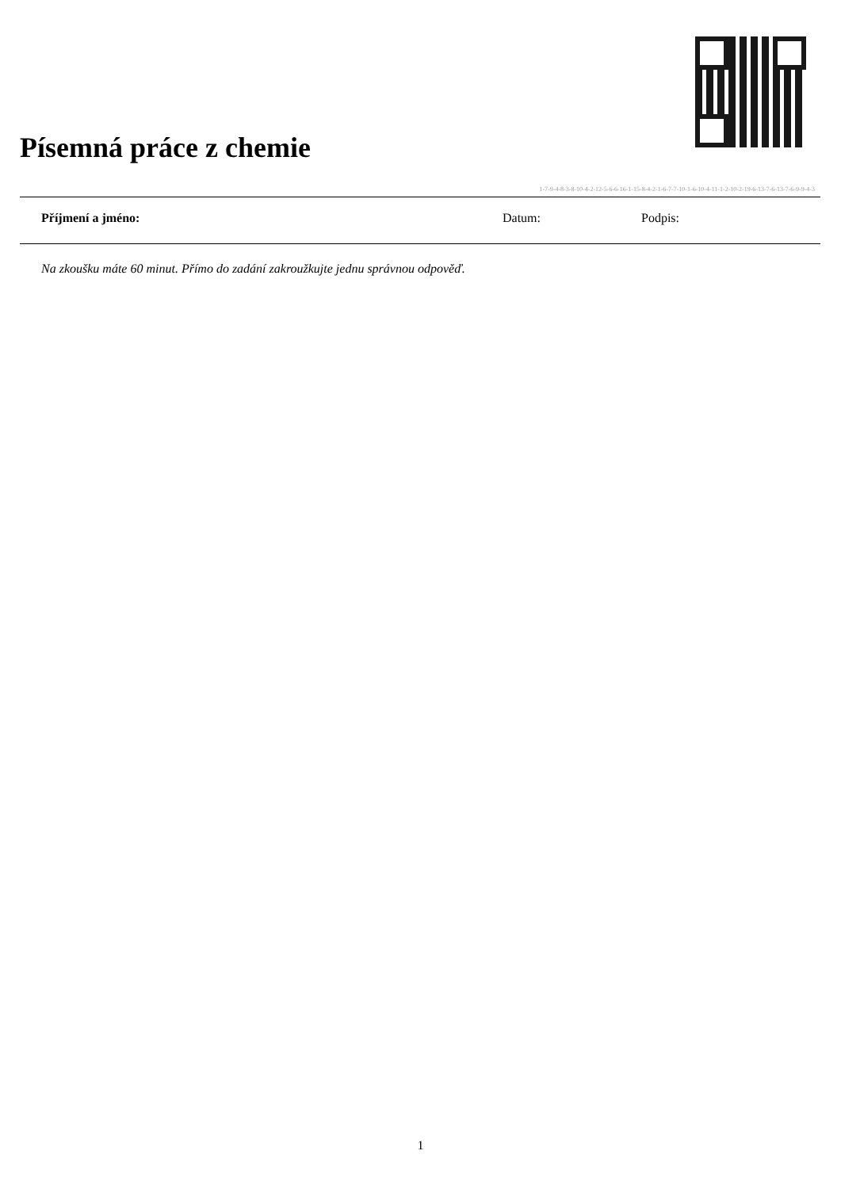Písemná práce z chemie
1-7-9-4-8-3-8-10-4-2-12-5-6-6-16-1-15-8-4-2-1-6-7-7-10-1-6-10-4-11-1-2-10-2-19-6-13-7-6-13-7-6-9-9-4-3
Příjmení a jméno: Datum: Podpis:
Na zkoušku máte 60 minut. Přímo do zadání zakroužkujte jednu správnou odpověď.
1